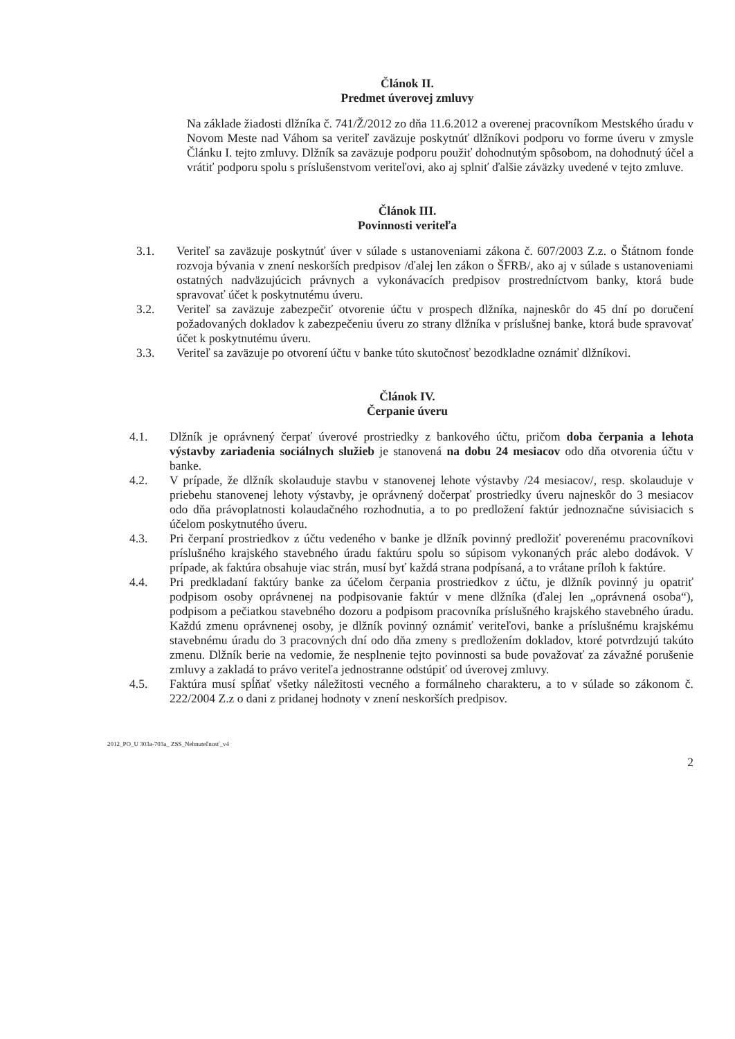Článok II.
Predmet úverovej zmluvy
Na základe žiadosti dlžníka č. 741/Ž/2012 zo dňa 11.6.2012 a overenej pracovníkom Mestského úradu v Novom Meste nad Váhom sa veriteľ zaväzuje poskytnúť dlžníkovi podporu vo forme úveru v zmysle Článku I. tejto zmluvy. Dlžník sa zaväzuje podporu použiť dohodnutým spôsobom, na dohodnutý účel a vrátiť podporu spolu s príslušenstvom veriteľovi, ako aj splniť ďalšie záväzky uvedené v tejto zmluve.
Článok III.
Povinnosti veriteľa
3.1. Veriteľ sa zaväzuje poskytnúť úver v súlade s ustanoveniami zákona č. 607/2003 Z.z. o Štátnom fonde rozvoja bývania v znení neskorších predpisov /ďalej len zákon o ŠFRB/, ako aj v súlade s ustanoveniami ostatných nadväzujúcich právnych a vykonávacích predpisov prostredníctvom banky, ktorá bude spravovať účet k poskytnutému úveru.
3.2. Veriteľ sa zaväzuje zabezpečiť otvorenie účtu v prospech dlžníka, najneskôr do 45 dní po doručení požadovaných dokladov k zabezpečeniu úveru zo strany dlžníka v príslušnej banke, ktorá bude spravovať účet k poskytnutému úveru.
3.3. Veriteľ sa zaväzuje po otvorení účtu v banke túto skutočnosť bezodkladne oznámiť dlžníkovi.
Článok IV.
Čerpanie úveru
4.1. Dlžník je oprávnený čerpať úverové prostriedky z bankového účtu, pričom doba čerpania a lehota výstavby zariadenia sociálnych služieb je stanovená na dobu 24 mesiacov odo dňa otvorenia účtu v banke.
4.2. V prípade, že dlžník skolauduje stavbu v stanovenej lehote výstavby /24 mesiacov/, resp. skolauduje v priebehu stanovenej lehoty výstavby, je oprávnený dočerpať prostriedky úveru najneskôr do 3 mesiacov odo dňa právoplatnosti kolaudačného rozhodnutia, a to po predložení faktúr jednoznačne súvisiacich s účelom poskytnutého úveru.
4.3. Pri čerpaní prostriedkov z účtu vedeného v banke je dlžník povinný predložiť poverenému pracovníkovi príslušného krajského stavebného úradu faktúru spolu so súpisom vykonaných prác alebo dodávok. V prípade, ak faktúra obsahuje viac strán, musí byť každá strana podpísaná, a to vrátane príloh k faktúre.
4.4. Pri predkladaní faktúry banke za účelom čerpania prostriedkov z účtu, je dlžník povinný ju opatriť podpisom osoby oprávnenej na podpisovanie faktúr v mene dlžníka (ďalej len „oprávnená osoba“), podpisom a pečiatkou stavebného dozoru a podpisom pracovníka príslušného krajského stavebného úradu. Každú zmenu oprávnenej osoby, je dlžník povinný oznámiť veriteľovi, banke a príslušnému krajskému stavebnému úradu do 3 pracovných dní odo dňa zmeny s predložením dokladov, ktoré potvrdzujú takúto zmenu. Dlžník berie na vedomie, že nesplnenie tejto povinnosti sa bude považovať za závažné porušenie zmluvy a zakladá to právo veriteľa jednostranne odstúpiť od úverovej zmluvy.
4.5. Faktúra musí spĺňať všetky náležitosti vecného a formálneho charakteru, a to v súlade so zákonom č. 222/2004 Z.z o dani z pridanej hodnoty v znení neskorších predpisov.
2012_PO_U 303a-703a_ ZSS_Nehnuteľnosť_v4
2